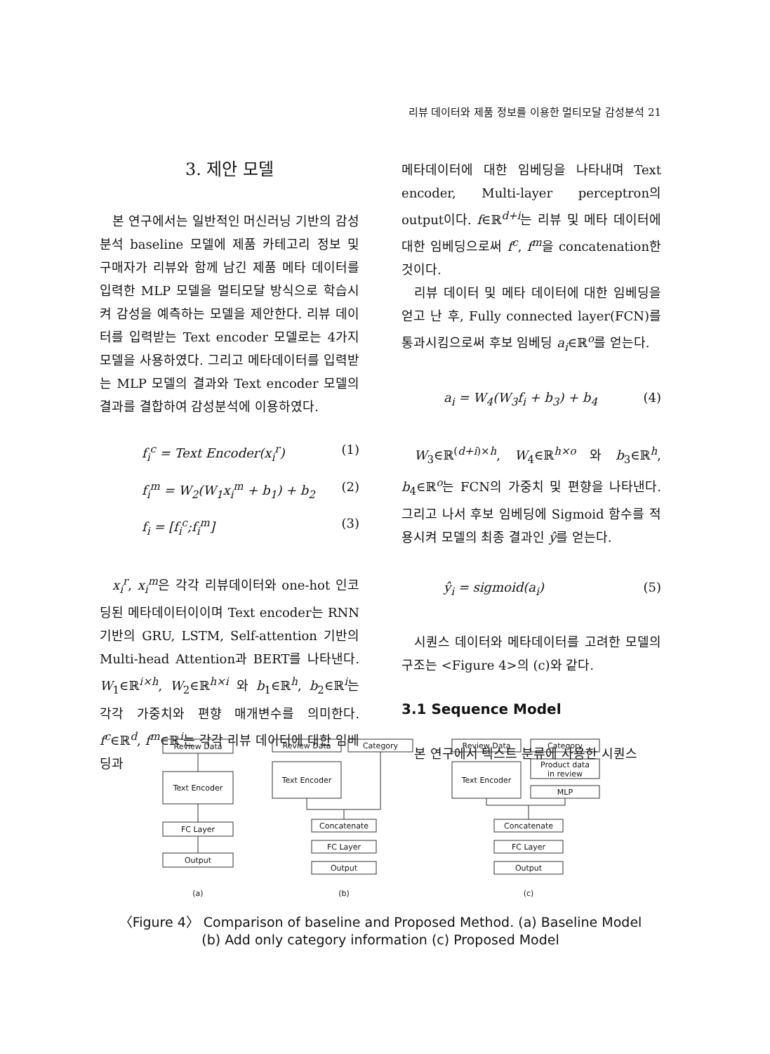리뷰 데이터와 제품 정보를 이용한 멀티모달 감성분석 21
3. 제안 모델
본 연구에서는 일반적인 머신러닝 기반의 감성분석 baseline 모델에 제품 카테고리 정보 및 구매자가 리뷰와 함께 남긴 제품 메타 데이터를 입력한 MLP 모델을 멀티모달 방식으로 학습시켜 감성을 예측하는 모델을 제안한다. 리뷰 데이터를 입력받는 Text encoder 모델로는 4가지 모델을 사용하였다. 그리고 메타데이터를 입력받는 MLP 모델의 결과와 Text encoder 모델의 결과를 결합하여 감성분석에 이용하였다.
f<sub>i</sub><sup>c</sup> = Text Encoder(x<sub>i</sub><sup>r</sup>) (1)
f<sub>i</sub><sup>m</sup> = W<sub>2</sub>(W<sub>1</sub>x<sub>i</sub><sup>m</sup> + b<sub>1</sub>) + b<sub>2</sub> (2)
f<sub>i</sub> = [f<sub>i</sub><sup>c</sup>;f<sub>i</sub><sup>m</sup>] (3)
x<sub>i</sub><sup>r</sup>, x<sub>i</sub><sup>m</sup>은 각각 리뷰데이터와 one-hot 인코딩된 메타데이터이이며 Text encoder는 RNN 기반의 GRU, LSTM, Self-attention 기반의 Multi-head Attention과 BERT를 나타낸다. W<sub>1</sub>∈ℝ<sup>i×h</sup>, W<sub>2</sub>∈ℝ<sup>h×i</sup> 와 b<sub>1</sub>∈ℝ<sup>h</sup>, b<sub>2</sub>∈ℝ<sup>i</sup>는 각각 가중치와 편향 매개변수를 의미한다. f<sup>c</sup>∈ℝ<sup>d</sup>, f<sup>m</sup>∈ℝ<sup>i</sup>는 각각 리뷰 데이터에 대한 임베딩과
메타데이터에 대한 임베딩을 나타내며 Text encoder, Multi-layer perceptron의 output이다. f∈ℝ<sup>d+i</sup>는 리뷰 및 메타 데이터에 대한 임베딩으로써 f<sup>c</sup>, f<sup>m</sup>을 concatenation한 것이다.
리뷰 데이터 및 메타 데이터에 대한 임베딩을 얻고 난 후, Fully connected layer(FCN)를 통과시킴으로써 후보 임베딩 a<sub>i</sub>∈ℝ<sup>o</sup>를 얻는다.
a<sub>i</sub> = W<sub>4</sub>(W<sub>3</sub>f<sub>i</sub> + b<sub>3</sub>) + b<sub>4</sub> (4)
W<sub>3</sub>∈ℝ<sup>(d+i)×h</sup>, W<sub>4</sub>∈ℝ<sup>h×o</sup> 와 b<sub>3</sub>∈ℝ<sup>h</sup>, b<sub>4</sub>∈ℝ<sup>o</sup>는 FCN의 가중치 및 편향을 나타낸다. 그리고 나서 후보 임베딩에 Sigmoid 함수를 적용시켜 모델의 최종 결과인 ŷ를 얻는다.
ŷ<sub>i</sub> = sigmoid(a<sub>i</sub>) (5)
시퀀스 데이터와 메타데이터를 고려한 모델의 구조는 <Figure 4>의 (c)와 같다.
3.1 Sequence Model
본 연구에서 텍스트 분류에 사용한 시퀀스
Review Data
Text Encoder
FC Layer
Output
Review Data
Category
Text Encoder
Concatenate
FC Layer
Output
Review Data
Text Encoder
Category
Product data
in review
MLP
Concatenate
FC Layer
Output
(a)
(b)
(c)
〈Figure 4〉 Comparison of baseline and Proposed Method. (a) Baseline Model
(b) Add only category information (c) Proposed Model